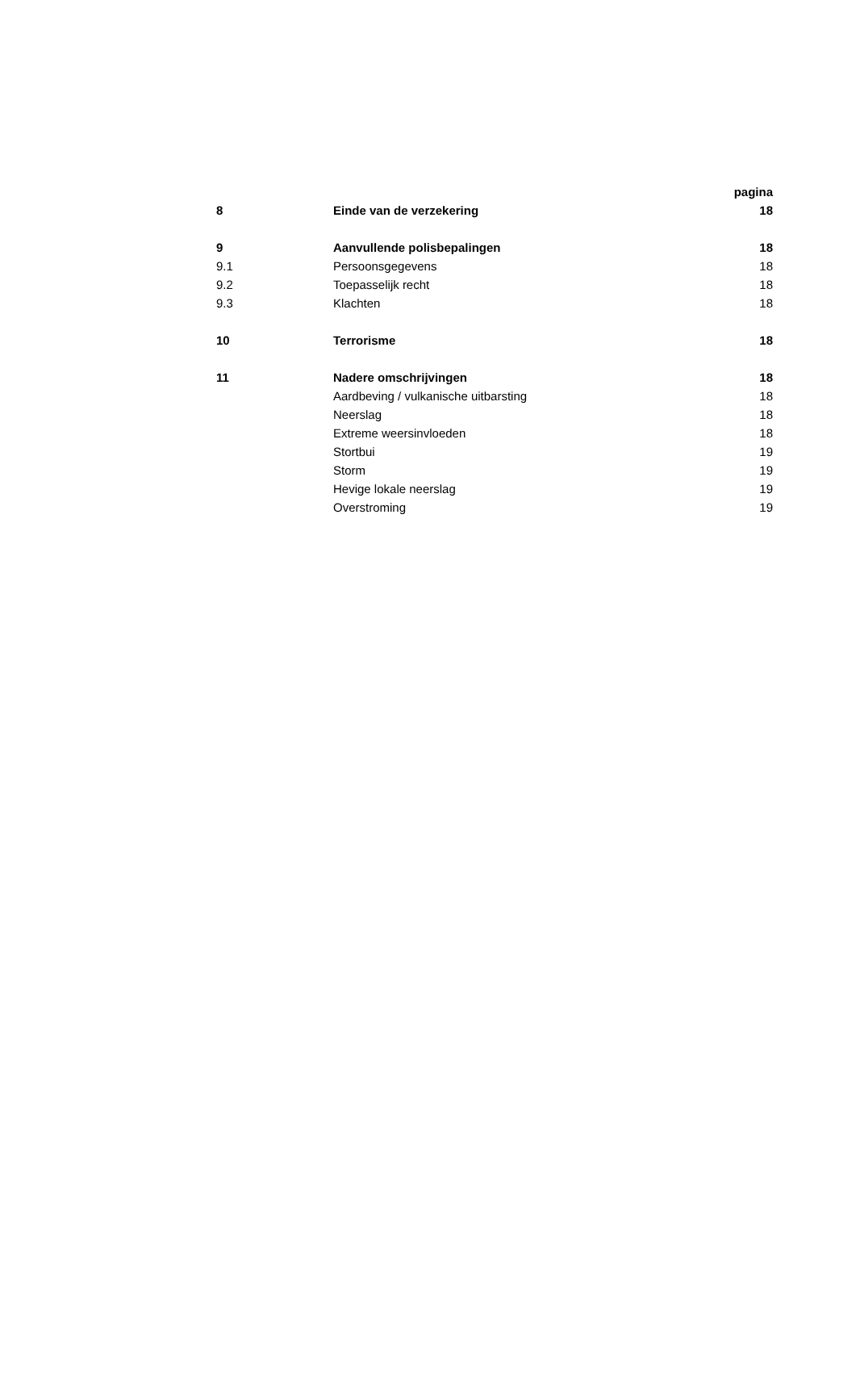| | | pagina |
| --- | --- | --- |
| 8 | Einde van de verzekering | 18 |
| 9 | Aanvullende polisbepalingen | 18 |
| 9.1 | Persoonsgegevens | 18 |
| 9.2 | Toepasselijk recht | 18 |
| 9.3 | Klachten | 18 |
| 10 | Terrorisme | 18 |
| 11 | Nadere omschrijvingen | 18 |
| | Aardbeving / vulkanische uitbarsting | 18 |
| | Neerslag | 18 |
| | Extreme weersinvloeden | 18 |
| | Stortbui | 19 |
| | Storm | 19 |
| | Hevige lokale neerslag | 19 |
| | Overstroming | 19 |